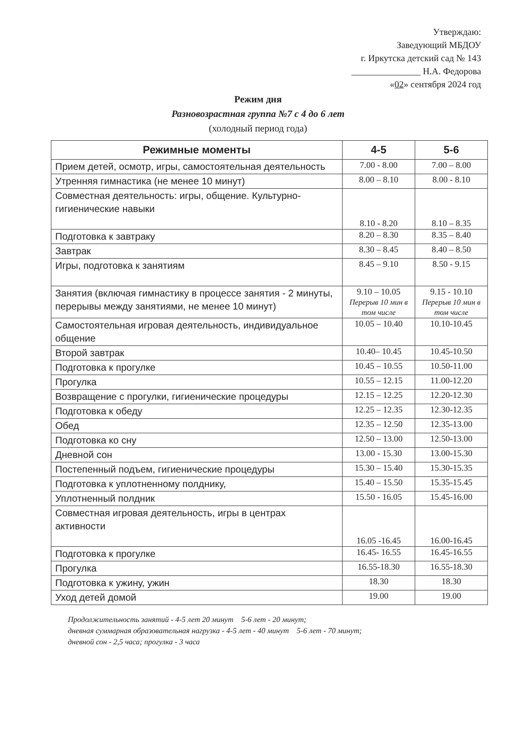Утверждаю:
Заведующий МБДОУ
г. Иркутска детский сад № 143
_______________ Н.А. Федорова
«02» сентября 2024 год
Режим дня
Разновозрастная группа №7 с 4 до 6 лет
(холодный период года)
| Режимные моменты | 4-5 | 5-6 |
| --- | --- | --- |
| Прием детей, осмотр, игры, самостоятельная деятельность | 7.00 - 8.00 | 7.00 – 8.00 |
| Утренняя гимнастика (не менее 10 минут) | 8.00 – 8.10 | 8.00 - 8.10 |
| Совместная деятельность: игры, общение. Культурно-гигиенические навыки | 8.10 - 8.20 | 8.10 – 8.35 |
| Подготовка к завтраку | 8.20 – 8.30 | 8.35 – 8.40 |
| Завтрак | 8.30 – 8.45 | 8.40 – 8.50 |
| Игры, подготовка к занятиям | 8.45 – 9.10 | 8.50 - 9.15 |
| Занятия (включая гимнастику в процессе занятия - 2 минуты, перерывы между занятиями, не менее 10 минут) | 9.10 – 10.05 Перерыв 10 мин в том числе | 9.15 - 10.10 Перерыв 10 мин в том числе |
| Самостоятельная игровая деятельность, индивидуальное общение | 10.05 – 10.40 | 10.10-10.45 |
| Второй завтрак | 10.40– 10.45 | 10.45-10.50 |
| Подготовка к прогулке | 10.45 – 10.55 | 10.50-11.00 |
| Прогулка | 10.55 – 12.15 | 11.00-12.20 |
| Возвращение с прогулки, гигиенические процедуры | 12.15 – 12.25 | 12.20-12.30 |
| Подготовка к обеду | 12.25 – 12.35 | 12.30-12.35 |
| Обед | 12.35 – 12.50 | 12.35-13.00 |
| Подготовка ко сну | 12.50 – 13.00 | 12.50-13.00 |
| Дневной сон | 13.00 - 15.30 | 13.00-15.30 |
| Постепенный подъем, гигиенические процедуры | 15.30 – 15.40 | 15.30-15.35 |
| Подготовка к уплотненному полднику, | 15.40 – 15.50 | 15.35-15.45 |
| Уплотненный полдник | 15.50 - 16.05 | 15.45-16.00 |
| Совместная игровая деятельность, игры в центрах активности | 16.05 -16.45 | 16.00-16.45 |
| Подготовка к прогулке | 16.45- 16.55 | 16.45-16.55 |
| Прогулка | 16.55-18.30 | 16.55-18.30 |
| Подготовка к ужину, ужин | 18.30 | 18.30 |
| Уход детей домой | 19.00 | 19.00 |
Продолжительность занятий - 4-5 лет 20 минут 5-6 лет - 20 минут;
дневная суммарная образовательная нагрузка - 4-5 лет - 40 минут 5-6 лет - 70 минут;
дневной сон - 2,5 часа; прогулка - 3 часа